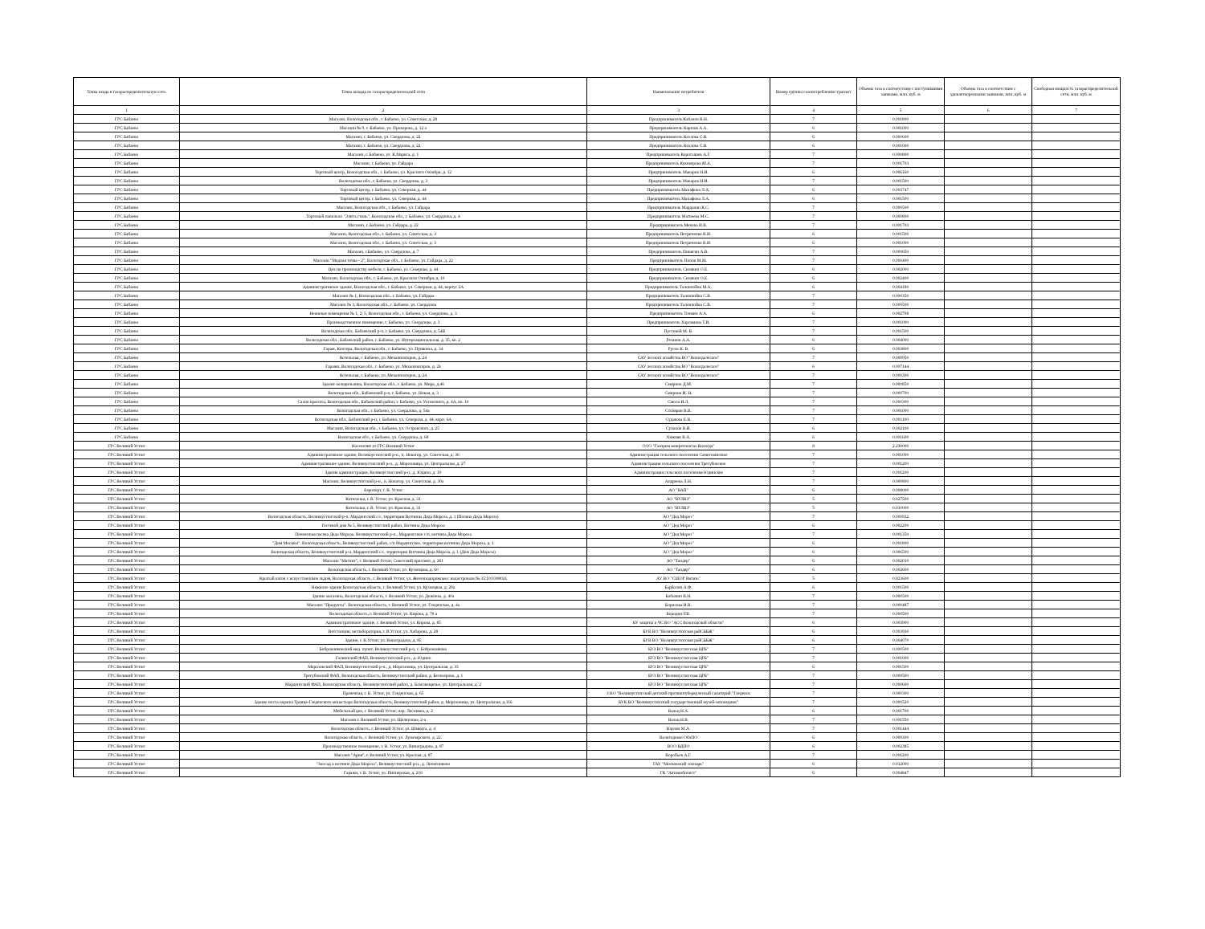| Точка входа в газораспределительную сеть | Точка выхода из газораспределительной сети | Наименование потребителя | Номер группы газопотребления/ транзит | Объемы газа в соответствии с поступившими заявками, млн. куб. м | Объемы газа в соответствии с удовлетворенными заявками, млн. куб. м | Свободная мощность газораспределительной сети, млн. куб. м |
| --- | --- | --- | --- | --- | --- | --- |
| 1 | 2 | 3 | 4 | 5 | 6 | 7 |
| ГРС Бабаево | Магазин, Вологодская обл., г. Бабаево, ул. Советская, д. 28 | Предприниматель Кабанов В.Н. | 7 | 0.001800 | | |
| ГРС Бабаево | Магазин № 9, г. Бабаево, ул. Прохорова, д. 12 а | Предприниматель Карпюк А.А. | 6 | 0.001000 | | |
| ГРС Бабаево | Магазин, г. Бабаево, ул. Свердлова, д. 22 | Предприниматель Козлова С.В. | 6 | 0.000600 | | |
| ГРС Бабаево | Магазин, г. Бабаево, ул. Свердлова, д. 22 | Предприниматель Козлова С.В. | 6 | 0.001000 | | |
| ГРС Бабаево | Магазин, г. Бабаево, ул. К.Маркса, д. 1 | Предприниматель Коротышев А.Г. | 7 | 0.000800 | | |
| ГРС Бабаево | Магазин, г. Бабаево, ул. Гайдара | Предприниматель Куковерова М.А. | 7 | 0.001703 | | |
| ГРС Бабаево | Торговый центр, Вологодская обл., г. Бабаево, ул. Красного Октября, д. 12 | Предприниматель Макаров Н.И. | 6 | 0.006160 | | |
| ГРС Бабаево | Вологодская обл., г. Бабаево, ул. Свердлова, д. 3 | Предприниматель Макаров Н.И. | 7 | 0.001500 | | |
| ГРС Бабаево | Торговый центр, г. Бабаево, ул. Северная, д. 44 | Предприниматель Манафова Л.А. | 6 | 0.003747 | | |
| ГРС Бабаево | Торговый центр, г. Бабаево, ул. Северная, д. 44 | Предприниматель Манафова Л.А. | 6 | 0.001500 | | |
| ГРС Бабаево | Магазин, Вологодская обл., г. Бабаево, ул. Гайдара | Предприниматель Марданян К.С. | 7 | 0.000500 | | |
| ГРС Бабаево | Торговый павильон "Элита стиль", Вологодская обл., г. Бабаево, ул. Свердлова, д. 4 | Предприниматель Матвеева М.С. | 7 | 0.000800 | | |
| ГРС Бабаево | Магазин, г. Бабаево, ул. Гайдара, д. 22 | Предприниматель Мехова И.В. | 7 | 0.001703 | | |
| ГРС Бабаево | Магазин, Вологодская обл., г. Бабаево, ул. Советская, д. 3 | Предприниматель Петриченко В.И. | 6 | 0.001500 | | |
| ГРС Бабаево | Магазин, Вологодская обл., г. Бабаево, ул. Советская, д. 3 | Предприниматель Петриченко В.И. | 6 | 0.001000 | | |
| ГРС Бабаево | Магазин, г.Бабаево, ул. Свердлова, д. 7 | Предприниматель Пинягин А.В. | 7 | 0.000650 | | |
| ГРС Бабаево | Магазин "Модная точка - 2", Вологодская обл., г. Бабаево, ул. Гайдара, д. 22 | Предприниматель Попов М.М. | 7 | 0.000400 | | |
| ГРС Бабаево | Цех по производству мебели, г. Бабаево, ул. Северная, д. 44 | Предприниматель Синявин О.Е. | 6 | 0.002000 | | |
| ГРС Бабаево | Магазин, Вологодская обл., г. Бабаево, ул. Красного Октября, д. 10 | Предприниматель Синявин О.Е. | 6 | 0.002400 | | |
| ГРС Бабаево | Административное здание, Вологодская обл., г. Бабаево, ул. Северная, д. 44, корпус 2А | Предприниматель Талонпойка М.А. | 6 | 0.004180 | | |
| ГРС Бабаево | Магазин № 1, Вологодская обл., г. Бабаево, ул. Гайдара | Предприниматель Талонпойка С.В. | 7 | 0.000350 | | |
| ГРС Бабаево | Магазин № 3, Вологодская обл., г. Бабаево, ул. Свердлова | Предприниматель Талонпойка С.В. | 7 | 0.000500 | | |
| ГРС Бабаево | Нежилые помещения № 1, 2, 5, Вологодская обл., г. Бабаево, ул. Свердлова, д. 3 | Предприниматель Точмин А.А. | 6 | 0.002798 | | |
| ГРС Бабаево | Производственное помещение, г. Бабаево, ул. Свердлова, д. 3 | Предприниматель Харламова Т.И. | 7 | 0.001000 | | |
| ГРС Бабаево | Вологодская обл., Бабаевский р-н, г. Бабаево, ул. Свердлова, д. 54В | Пустовой М. В. | 7 | 0.001500 | | |
| ГРС Бабаево | Вологодская обл., Бабаевский район, г. Бабаево, ул. Интернациональная, д. 35, кв. 2 | Резанов А.А. | 6 | 0.004000 | | |
| ГРС Бабаево | Гараж, Контора, Вологодская обл., г. Бабаево, ул. Пушкина, д. 34 | Русов К. В. | 6 | 0.003800 | | |
| ГРС Бабаево | Котельная, г. Бабаево, ул. Механизаторов, д. 24 | САУ лесного хозяйства ВО "Вологдалесхоз" | 7 | 0.000950 | | |
| ГРС Бабаево | Гаражи, Вологодская обл., г. Бабаево, ул. Механизаторов, д. 24 | САУ лесного хозяйства ВО "Вологдалесхоз" | 6 | 0.007144 | | |
| ГРС Бабаево | Котельная, г. Бабаево, ул. Механизаторов, д. 24 | САУ лесного хозяйства ВО "Вологдалесхоз" | 7 | 0.000300 | | |
| ГРС Бабаево | Здание холодильника, Вологодская обл., г. Бабаево, ул. Мира, д.46 | Смирнов Д.М. | 7 | 0.000850 | | |
| ГРС Бабаево | Вологодская обл., Бабаевский р-н, г. Бабаево, ул. Новая, д. 3 | Смирнов И. Н. | 7 | 0.000700 | | |
| ГРС Бабаево | Салон красоты, Вологодская обл., Бабаевский район, г. Бабаево, ул. Ухтомского, д. 4А, кв. 10 | Смола И.Л. | 7 | 0.000300 | | |
| ГРС Бабаево | Вологодская обл., г. Бабаево, ул. Свердлова, д. 54а | Столяров В.В. | 7 | 0.001000 | | |
| ГРС Бабаево | Вологодская обл., Бабаевский р-н, г. Бабаево, ул. Северная, д. 44, корп. 6А | Судакова Е.В. | 7 | 0.001100 | | |
| ГРС Бабаево | Магазин, Вологодская обл., г. Бабаево, ул. Островского, д. 25 | Суханов В.И. | 6 | 0.002100 | | |
| ГРС Бабаево | Вологодская обл., г. Бабаево, ул. Свердлова, д. 68 | Хижняк В.А. | 6 | 0.001600 | | |
| ГРС Великий Устюг | Население от ГРС Великий Устюг | ООО "Газпром межрегионгаз Вологда" | 8 | 2.230000 | | |
| ГРС Великий Устюг | Административное здание, Великоустюгский р-н., п. Новатор, ул. Советская, д. 36 | Администрация сельского поселения Самотовинское | 7 | 0.001000 | | |
| ГРС Великий Устюг | Административное здание, Великоустюгский р-н., д. Морозовица, ул. Центральная, д. 27 | Администрация сельского поселения Трегубовское | 7 | 0.001200 | | |
| ГРС Великий Устюг | Здание администрации, Великоустюгский р-н., д. Юдино, д. 10 | Администрация сельского поселения Юдинское | 7 | 0.001200 | | |
| ГРС Великий Устюг | Магазин, Великоустюгский р-н., п. Новатор, ул. Советская, д. 30а | Андреева Л.Н. | 7 | 0.000800 | | |
| ГРС Великий Устюг | Аэропорт, г. В. Устюг | АО "ВАП" | 6 | 0.008000 | | |
| ГРС Великий Устюг | Котельная, г. В. Устюг, ул. Красная, д. 31 | АО "ВУЛВЗ" | 5 | 0.027500 | | |
| ГРС Великий Устюг | Котельная, г. В. Устюг, ул. Красная, д. 31 | АО "ВУЛВЗ" | 5 | 0.010000 | | |
| ГРС Великий Устюг | Вологодская область, Великоустюгский р-н, Марденгский с/с, территория Вотчины Деда Мороза, д. 1 (Поляна Деда Мороза) | АО "Дед Мороз" | 7 | 0.000932 | | |
| ГРС Великий Устюг | Гостевой дом № 5, Великоустюгский район, Вотчина Деда Мороза | АО "Дед Мороз" | 6 | 0.002200 | | |
| ГРС Великий Устюг | Племенная пасека Деда Мороза, Великоустюгский р-н., Марденгское с/п, вотчина Деда Мороза | АО "Дед Мороз" | 7 | 0.001350 | | |
| ГРС Великий Устюг | "Дом Москвы". Вологодская область, Великоустюгский район, с/п Марденгское, территория вотчины Деда Мороза, д. 1 | АО "Дед Мороз" | 6 | 0.001800 | | |
| ГРС Великий Устюг | Вологодская область, Великоустюгский р-н, Марденгский с/с, территория Вотчины Деда Мороза, д. 1 (Дом Деда Мороза) | АО "Дед Мороз" | 6 | 0.006500 | | |
| ГРС Великий Устюг | Магазин "Магнит", г. Великий Устюг, Советский проспект, д. 261 | АО "Тандер" | 6 | 0.002010 | | |
| ГРС Великий Устюг | Вологодская область, г. Великий Устюг, ул. Кузнецова, д. 60 | АО "Тандер" | 6 | 0.002600 | | |
| ГРС Великий Устюг | Крытый каток с искусственным льдом, Вологодская область, г. Великий Устюг, ул. Железнодорожная с кадастровым № 35:10:0308021 | АУ ВО "СШОР Витязь" | 5 | 0.023600 | | |
| ГРС Великий Устюг | Нежилое здание Вологодская область, г. Великий Устюг, ул. Кузнецкая, д. 29а | Барболин А.Ф. | 6 | 0.001500 | | |
| ГРС Великий Устюг | Здание магазина, Вологодская область, г. Великий Устюг, ул. Дежнева, д. 40а | Бобыкин В.Н. | 7 | 0.000500 | | |
| ГРС Великий Устюг | Магазин "Продукты". Вологодская область, г. Великий Устюг, ул. Гледенская, д. 4а | Борисова И.В. | 7 | 0.000487 | | |
| ГРС Великий Устюг | Вологодская область, г. Великий Устюг, ул. Кирова, д. 78 а | Бородин Р.В. | 7 | 0.000500 | | |
| ГРС Великий Устюг | Административное здание, г. Великий Устюг, ул. Кирова, д. 85 | БУ защиты в ЧС ВО "АСС Вологодской области" | 6 | 0.003900 | | |
| ГРС Великий Устюг | Ветстанция, ветлаборатория, г. В.Устюг, ул. Хабарова, д. 28 | БУВ ВО "Великоустюгская райСББЖ" | 6 | 0.003930 | | |
| ГРС Великий Устюг | Здание, г. В.Устюг, ул. Виноградова, д. 85 | БУВ ВО "Великоустюгская райСББЖ" | 6 | 0.004070 | | |
| ГРС Великий Устюг | Бобровниковский мед. пункт, Великоустюгский р-н, с. Бобровниково | БУЗ ВО "Великоустюгская ЦРБ" | 7 | 0.000500 | | |
| ГРС Великий Устюг | Галкинский ФАП, Великоустюгский р-н., д. Юдино | БУЗ ВО "Великоустюгская ЦРБ" | 7 | 0.001000 | | |
| ГРС Великий Устюг | Морозовский ФАП, Великоустюгский р-н., д. Морозовица, ул. Центральная, д. 33 | БУЗ ВО "Великоустюгская ЦРБ" | 6 | 0.001500 | | |
| ГРС Великий Устюг | Трегубовский ФАП, Вологодская область, Великоустюгский район, д. Белозерово, д. 1 | БУЗ ВО "Великоустюгская ЦРБ" | 7 | 0.000500 | | |
| ГРС Великий Устюг | Марденгский ФАП, Вологодская область, Великоустюгский район, д. Благовещенье, ул. Центральная, д. 2 | БУЗ ВО "Великоустюгская ЦРБ" | 7 | 0.000600 | | |
| ГРС Великий Устюг | Прачечная, г. В. Устюг, ул. Гледенская, д. 65 | З ВО "Великоустюгский детский противотуберкулезный санаторий "Гледенск | 7 | 0.000300 | | |
| ГРС Великий Устюг | Здание поста охраны Троице-Гледенского монастыря Вологодская область, Великоустюгский район, д. Морозовица, ул. Центральная, д.116 | БУК ВО "Великоустюгский государственный музей-заповедник" | 7 | 0.000520 | | |
| ГРС Великий Устюг | Мебельный цех, г. Великий Устюг, пер. Лесников, д. 2 | Вальц Н.А. | 6 | 0.001700 | | |
| ГРС Великий Устюг | Магазин г. Великий Устюг, ул. Щелкунова, 2-а | Вальц Н.В. | 7 | 0.001550 | | |
| ГРС Великий Устюг | Вологодская область, г. Великий Устюг, ул. Шмидта, д. 4 | Ваулин М.А. | 7 | 0.001444 | | |
| ГРС Великий Устюг | Вологодская область, г. Великий Устюг, ул. Луначарского, д. 22. | Вологодское ОблПО | 6 | 0.009300 | | |
| ГРС Великий Устюг | Производственное помещение, г. В. Устюг, ул. Виноградова, д. 87 | ВОО ВДПО | 6 | 0.002385 | | |
| ГРС Великий Устюг | Магазин "Ария", г. Великий Устюг, ул. Красная, д. 87 | Воробьев А.Г. | 7 | 0.001200 | | |
| ГРС Великий Устюг | "Зоосад в вотчине Деда Мороза", Великоустюгский р-н., д. Лопатниково | ГАУ "Московский зоопарк" | 6 | 0.012000 | | |
| ГРС Великий Устюг | Гаражи, г. В. Устюг, ул. Пионерская, д. 216 | ГК "Автомобилист" | 6 | 0.004847 | | |